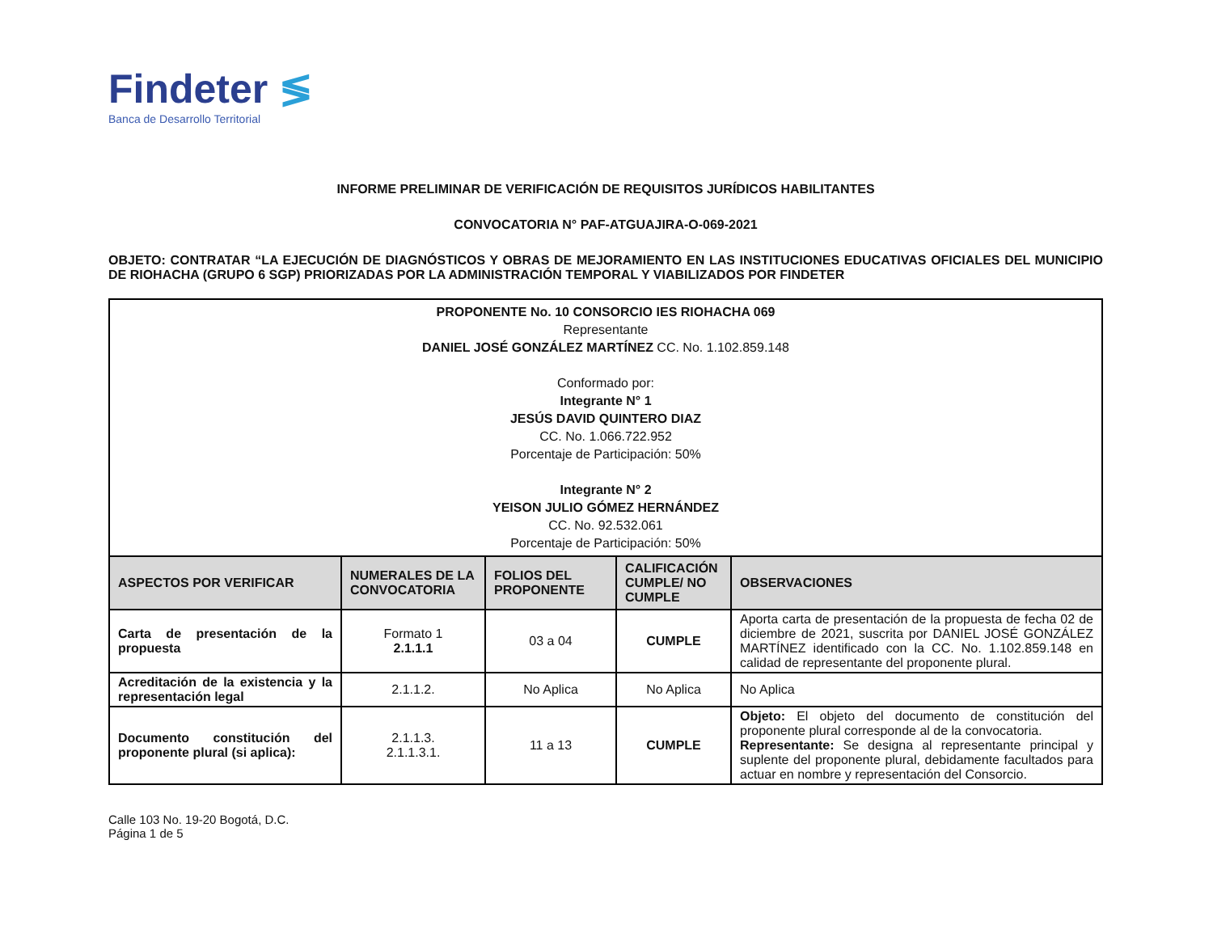Findeter ≶
Banca de Desarrollo Territorial
INFORME PRELIMINAR DE VERIFICACIÓN DE REQUISITOS JURÍDICOS HABILITANTES
CONVOCATORIA N° PAF-ATGUAJIRA-O-069-2021
OBJETO: CONTRATAR “LA EJECUCIÓN DE DIAGNÓSTICOS Y OBRAS DE MEJORAMIENTO EN LAS INSTITUCIONES EDUCATIVAS OFICIALES DEL MUNICIPIO DE RIOHACHA (GRUPO 6 SGP) PRIORIZADAS POR LA ADMINISTRACIÓN TEMPORAL Y VIABILIZADOS POR FINDETER
| PROPONENTE No. 10 CONSORCIO IES RIOHACHA 069 Representante DANIEL JOSÉ GONZÁLEZ MARTÍNEZ CC. No. 1.102.859.148 Conformado por: Integrante N° 1 JESÚS DAVID QUINTERO DIAZ CC. No. 1.066.722.952 Porcentaje de Participación: 50% Integrante N° 2 YEISON JULIO GÓMEZ HERNÁNDEZ CC. No. 92.532.061 Porcentaje de Participación: 50% | | | | |
| ASPECTOS POR VERIFICAR | NUMERALES DE LA CONVOCATORIA | FOLIOS DEL PROPONENTE | CALIFICACIÓN CUMPLE/ NO CUMPLE | OBSERVACIONES |
| Carta de presentación de la propuesta | Formato 1 2.1.1.1 | 03 a 04 | CUMPLE | Aporta carta de presentación de la propuesta de fecha 02 de diciembre de 2021, suscrita por DANIEL JOSÉ GONZÁLEZ MARTÍNEZ identificado con la CC. No. 1.102.859.148 en calidad de representante del proponente plural. |
| Acreditación de la existencia y la representación legal | 2.1.1.2. | No Aplica | No Aplica | No Aplica |
| Documento constitución del proponente plural (si aplica): | 2.1.1.3. 2.1.1.3.1. | 11 a 13 | CUMPLE | Objeto: El objeto del documento de constitución del proponente plural corresponde al de la convocatoria. Representante: Se designa al representante principal y suplente del proponente plural, debidamente facultados para actuar en nombre y representación del Consorcio. |
Calle 103 No. 19-20 Bogotá, D.C.
Página 1 de 5